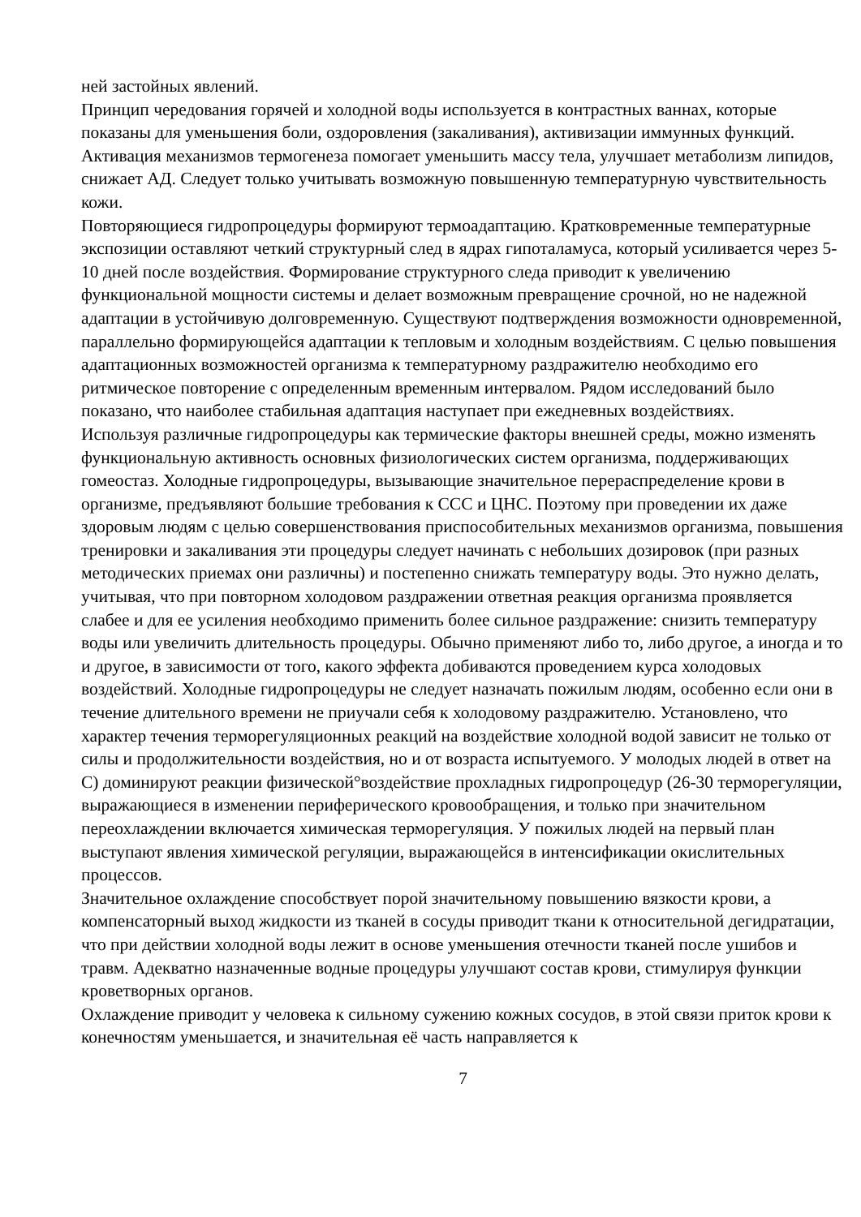ней застойных явлений.
Принцип чередования горячей и холодной воды используется в контрастных ваннах, которые показаны для уменьшения боли, оздоровления (закаливания), активизации иммунных функций. Активация механизмов термогенеза помогает уменьшить массу тела, улучшает метаболизм липидов, снижает АД. Следует только учитывать возможную повышенную температурную чувствительность кожи.
Повторяющиеся гидропроцедуры формируют термоадаптацию. Кратковременные температурные экспозиции оставляют четкий структурный след в ядрах гипоталамуса, который усиливается через 5-10 дней после воздействия. Формирование структурного следа приводит к увеличению функциональной мощности системы и делает возможным превращение срочной, но не надежной адаптации в устойчивую долговременную. Существуют подтверждения возможности одновременной, параллельно формирующейся адаптации к тепловым и холодным воздействиям. С целью повышения адаптационных возможностей организма к температурному раздражителю необходимо его ритмическое повторение с определенным временным интервалом. Рядом исследований было показано, что наиболее стабильная адаптация наступает при ежедневных воздействиях.
Используя различные гидропроцедуры как термические факторы внешней среды, можно изменять функциональную активность основных физиологических систем организма, поддерживающих гомеостаз. Холодные гидропроцедуры, вызывающие значительное перераспределение крови в организме, предъявляют большие требования к ССС и ЦНС. Поэтому при проведении их даже здоровым людям с целью совершенствования приспособительных механизмов организма, повышения тренировки и закаливания эти процедуры следует начинать с небольших дозировок (при разных методических приемах они различны) и постепенно снижать температуру воды. Это нужно делать, учитывая, что при повторном холодовом раздражении ответная реакция организма проявляется слабее и для ее усиления необходимо применить более сильное раздражение: снизить температуру воды или увеличить длительность процедуры. Обычно применяют либо то, либо другое, а иногда и то и другое, в зависимости от того, какого эффекта добиваются проведением курса холодовых воздействий. Холодные гидропроцедуры не следует назначать пожилым людям, особенно если они в течение длительного времени не приучали себя к холодовому раздражителю. Установлено, что характер течения терморегуляционных реакций на воздействие холодной водой зависит не только от силы и продолжительности воздействия, но и от возраста испытуемого. У молодых людей в ответ на С) доминируют реакции физической°воздействие прохладных гидропроцедур (26-30 терморегуляции, выражающиеся в изменении периферического кровообращения, и только при значительном переохлаждении включается химическая терморегуляция. У пожилых людей на первый план выступают явления химической регуляции, выражающейся в интенсификации окислительных процессов.
Значительное охлаждение способствует порой значительному повышению вязкости крови, а компенсаторный выход жидкости из тканей в сосуды приводит ткани к относительной дегидратации, что при действии холодной воды лежит в основе уменьшения отечности тканей после ушибов и травм. Адекватно назначенные водные процедуры улучшают состав крови, стимулируя функции кроветворных органов.
Охлаждение приводит у человека к сильному сужению кожных сосудов, в этой связи приток крови к конечностям уменьшается, и значительная её часть направляется к
7